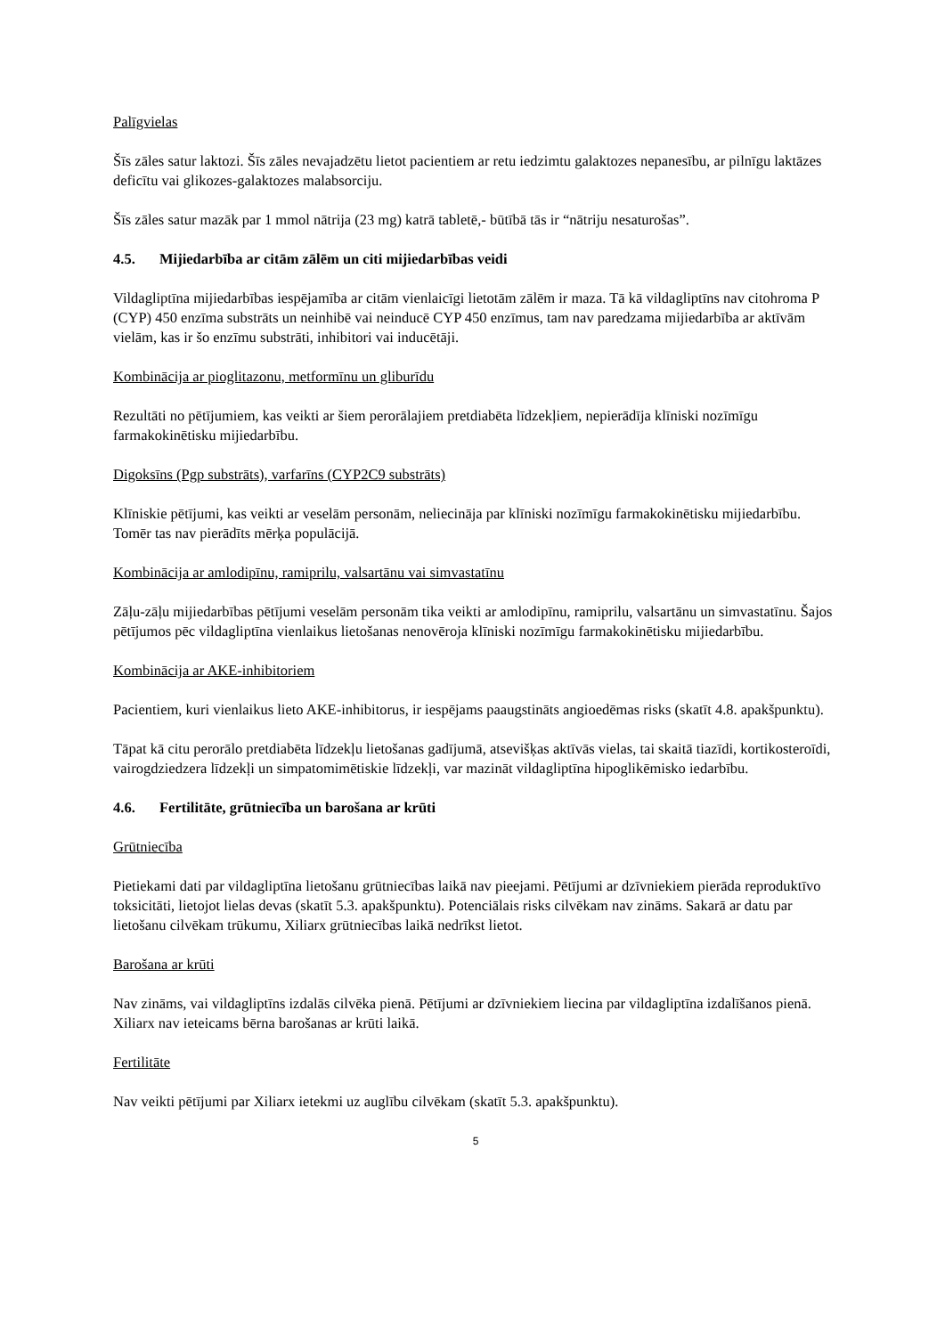Palīgvielas
Šīs zāles satur laktozi. Šīs zāles nevajadzētu lietot pacientiem ar retu iedzimtu galaktozes nepanesību, ar pilnīgu laktāzes deficītu vai glikozes-galaktozes malabsorciju.
Šīs zāles satur mazāk par 1 mmol nātrija (23 mg) katrā tabletē,- būtībā tās ir “nātriju nesaturošas”.
4.5. Mijiedarbība ar citām zālēm un citi mijiedarbības veidi
Vildagliptīna mijiedarbības iespējamība ar citām vienlaicīgi lietotām zālēm ir maza. Tā kā vildagliptīns nav citohroma P (CYP) 450 enzīma substrāts un neinhibē vai neinducē CYP 450 enzīmus, tam nav paredzama mijiedarbība ar aktīvām vielām, kas ir šo enzīmu substrāti, inhibitori vai inducētāji.
Kombinācija ar pioglitazonu, metformīnu un gliburīdu
Rezultāti no pētījumiem, kas veikti ar šiem perorālajiem pretdiabēta līdzekļiem, nepierādīja klīniski nozīmīgu farmakokinētisku mijiedarbību.
Digoksīns (Pgp substrāts), varfarīns (CYP2C9 substrāts)
Klīniskie pētījumi, kas veikti ar veselām personām, neliecināja par klīniski nozīmīgu farmakokinētisku mijiedarbību. Tomēr tas nav pierādīts mērķa populācijā.
Kombinācija ar amlodipīnu, ramiprilu, valsartānu vai simvastatīnu
Zāļu-zāļu mijiedarbības pētījumi veselām personām tika veikti ar amlodipīnu, ramiprilu, valsartānu un simvastatīnu. Šajos pētījumos pēc vildagliptīna vienlaikus lietošanas nenovēroja klīniski nozīmīgu farmakokinētisku mijiedarbību.
Kombinācija ar AKE-inhibitoriem
Pacientiem, kuri vienlaikus lieto AKE-inhibitorus, ir iespējams paaugstināts angioedēmas risks (skatīt 4.8. apakšpunktu).
Tāpat kā citu perorālo pretdiabēta līdzekļu lietošanas gadījumā, atsevišķas aktīvās vielas, tai skaitā tiazīdi, kortikosteroīdi, vairogdziedzera līdzekļi un simpatomimētiskie līdzekļi, var mazināt vildagliptīna hipoglikēmisko iedarbību.
4.6. Fertilitāte, grūtniecība un barošana ar krūti
Grūtniecība
Pietiekami dati par vildagliptīna lietošanu grūtniecības laikā nav pieejami. Pētījumi ar dzīvniekiem pierāda reproduktīvo toksicitāti, lietojot lielas devas (skatīt 5.3. apakšpunktu). Potenciālais risks cilvēkam nav zināms. Sakarā ar datu par lietošanu cilvēkam trūkumu, Xiliarx grūtniecības laikā nedrīkst lietot.
Barošana ar krūti
Nav zināms, vai vildagliptīns izdalās cilvēka pienā. Pētījumi ar dzīvniekiem liecina par vildagliptīna izdalīšanos pienā. Xiliarx nav ieteicams bērna barošanas ar krūti laikā.
Fertilitāte
Nav veikti pētījumi par Xiliarx ietekmi uz auglību cilvēkam (skatīt 5.3. apakšpunktu).
5